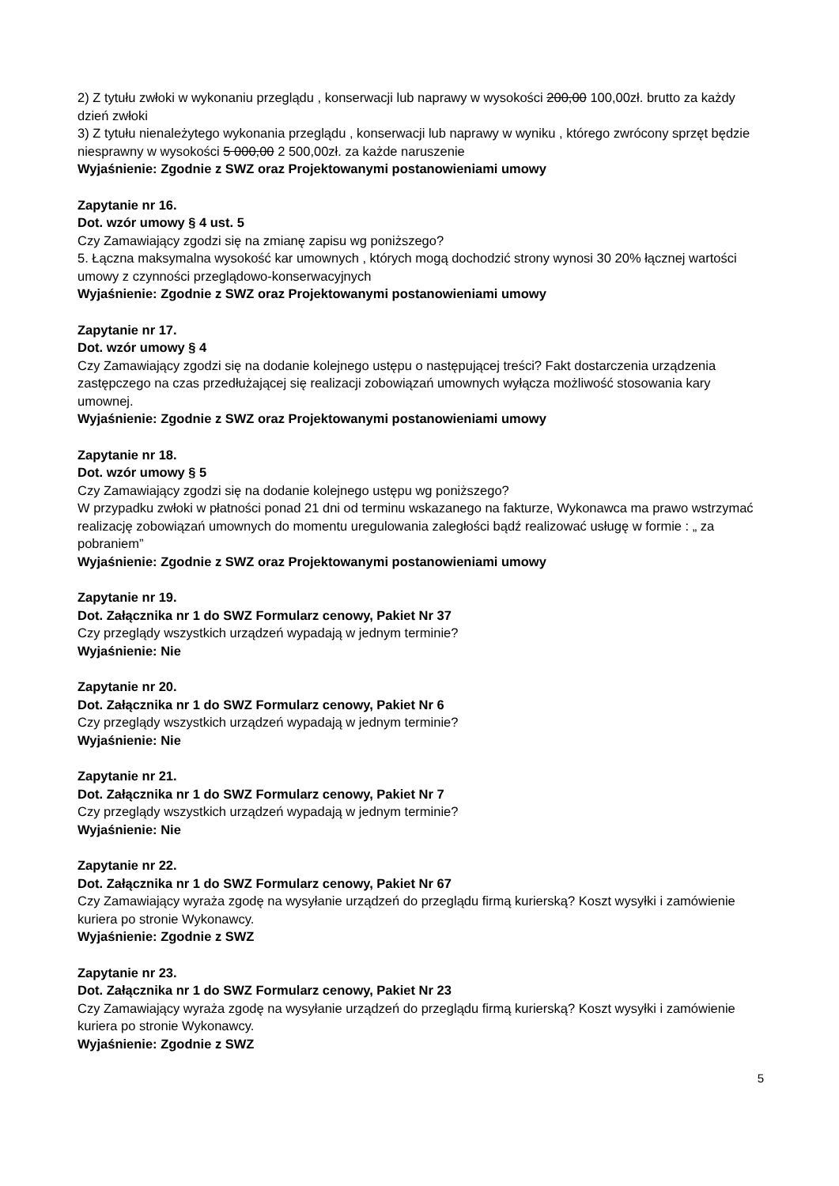2) Z tytułu zwłoki w wykonaniu przeglądu , konserwacji lub naprawy w wysokości 200,00 100,00zł. brutto za każdy dzień zwłoki
3) Z tytułu nienależytego wykonania przeglądu , konserwacji lub naprawy w wyniku , którego zwrócony sprzęt będzie niesprawny w wysokości 5 000,00 2 500,00zł. za każde naruszenie
Wyjaśnienie: Zgodnie z SWZ oraz Projektowanymi postanowieniami umowy
Zapytanie nr 16.
Dot. wzór umowy § 4 ust. 5
Czy Zamawiający zgodzi się na zmianę zapisu wg poniższego?
5. Łączna maksymalna wysokość kar umownych , których mogą dochodzić strony wynosi 30 20% łącznej wartości umowy z czynności przeglądowo-konserwacyjnych
Wyjaśnienie: Zgodnie z SWZ oraz Projektowanymi postanowieniami umowy
Zapytanie nr 17.
Dot. wzór umowy § 4
Czy Zamawiający zgodzi się na dodanie kolejnego ustępu o następującej treści? Fakt dostarczenia urządzenia zastępczego na czas przedłużającej się realizacji zobowiązań umownych wyłącza możliwość stosowania kary umownej.
Wyjaśnienie: Zgodnie z SWZ oraz Projektowanymi postanowieniami umowy
Zapytanie nr 18.
Dot. wzór umowy § 5
Czy Zamawiający zgodzi się na dodanie kolejnego ustępu wg poniższego?
W przypadku zwłoki w płatności ponad 21 dni od terminu wskazanego na fakturze, Wykonawca ma prawo wstrzymać realizację zobowiązań umownych do momentu uregulowania zaległości bądź realizować usługę w formie : „ za pobraniem”
Wyjaśnienie: Zgodnie z SWZ oraz Projektowanymi postanowieniami umowy
Zapytanie nr 19.
Dot. Załącznika nr 1 do SWZ Formularz cenowy, Pakiet Nr 37
Czy przeglądy wszystkich urządzeń wypadają w jednym terminie?
Wyjaśnienie: Nie
Zapytanie nr 20.
Dot. Załącznika nr 1 do SWZ Formularz cenowy, Pakiet Nr 6
Czy przeglądy wszystkich urządzeń wypadają w jednym terminie?
Wyjaśnienie: Nie
Zapytanie nr 21.
Dot. Załącznika nr 1 do SWZ Formularz cenowy, Pakiet Nr 7
Czy przeglądy wszystkich urządzeń wypadają w jednym terminie?
Wyjaśnienie: Nie
Zapytanie nr 22.
Dot. Załącznika nr 1 do SWZ Formularz cenowy, Pakiet Nr 67
Czy Zamawiający wyraża zgodę na wysyłanie urządzeń do przeglądu firmą kurierską? Koszt wysyłki i zamówienie kuriera po stronie Wykonawcy.
Wyjaśnienie: Zgodnie z SWZ
Zapytanie nr 23.
Dot. Załącznika nr 1 do SWZ Formularz cenowy, Pakiet Nr 23
Czy Zamawiający wyraża zgodę na wysyłanie urządzeń do przeglądu firmą kurierską? Koszt wysyłki i zamówienie kuriera po stronie Wykonawcy.
Wyjaśnienie: Zgodnie z SWZ
5